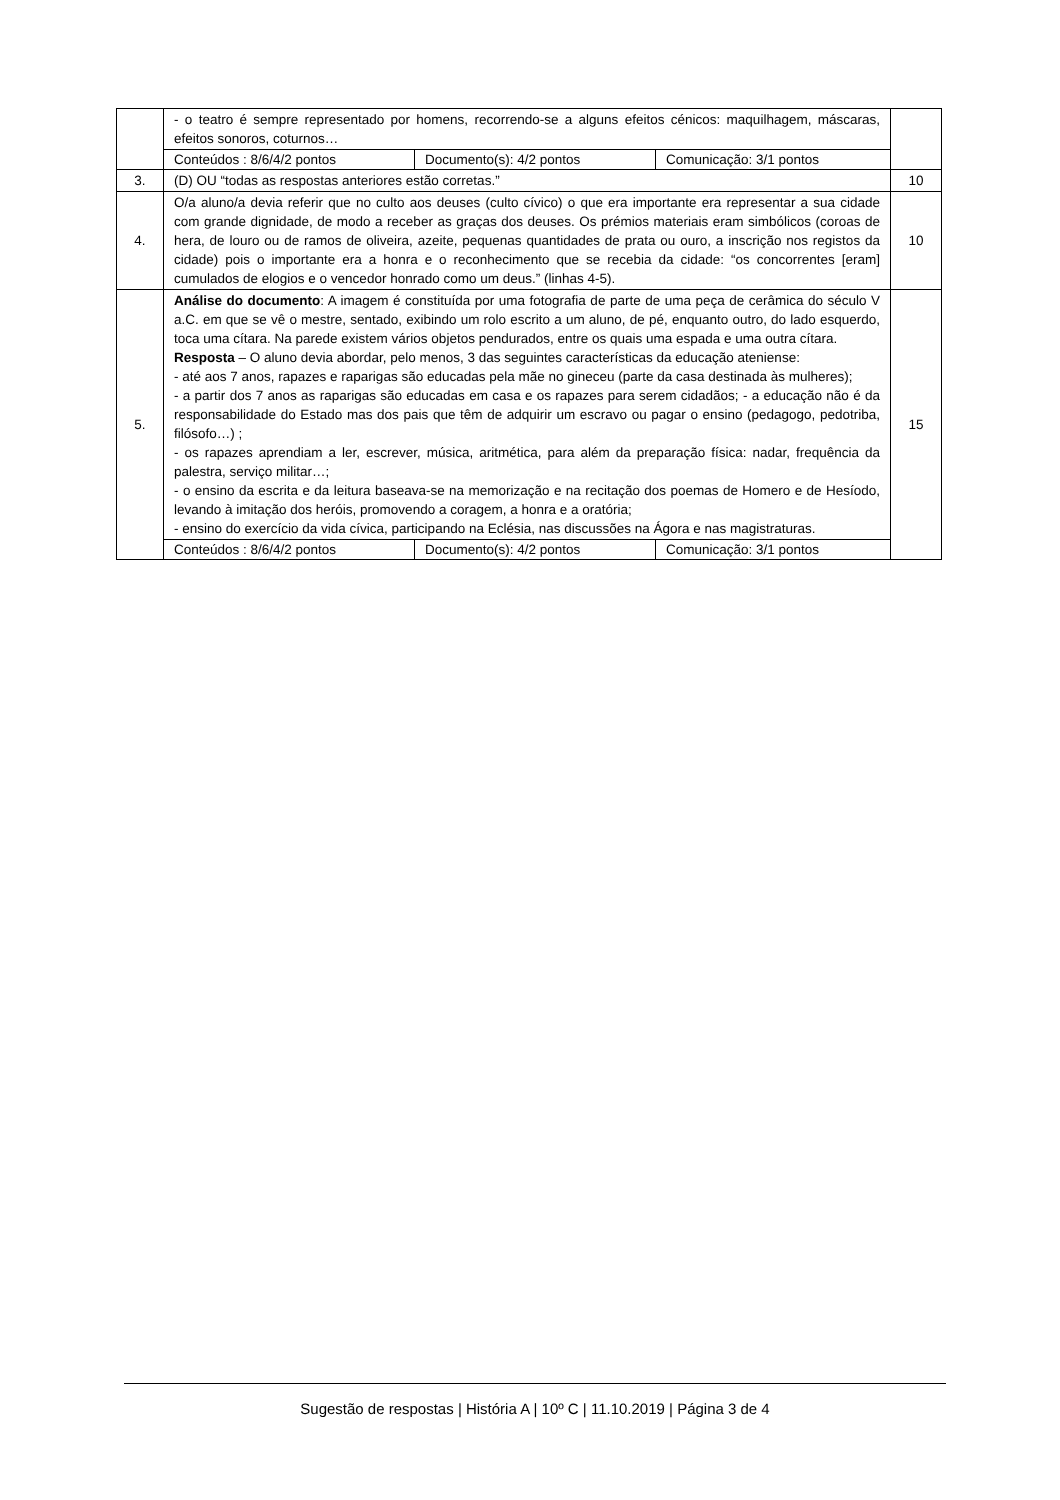| | - o teatro é sempre representado por homens, recorrendo-se a alguns efeitos cénicos: maquilhagem, máscaras, efeitos sonoros, coturnos… | |
| | / Conteúdos : 8/6/4/2 pontos / Documento(s): 4/2 pontos / Comunicação: 3/1 pontos / | |
| 3. | (D) OU “todas as respostas anteriores estão corretas.” | 10 |
| 4. | O/a aluno/a devia referir que no culto aos deuses (culto cívico) o que era importante era representar a sua cidade com grande dignidade, de modo a receber as graças dos deuses. Os prémios materiais eram simbólicos (coroas de hera, de louro ou de ramos de oliveira, azeite, pequenas quantidades de prata ou ouro, a inscrição nos registos da cidade) pois o importante era a honra e o reconhecimento que se recebia da cidade: “os concorrentes [eram] cumulados de elogios e o vencedor honrado como um deus.” (linhas 4-5). | 10 |
| 5. | Análise do documento : A imagem é constituída por uma fotografia de parte de uma peça de cerâmica do século V a.C. em que se vê o mestre, sentado, exibindo um rolo escrito a um aluno, de pé, enquanto outro, do lado esquerdo, toca uma cítara. Na parede existem vários objetos pendurados, entre os quais uma espada e uma outra cítara. Resposta – O aluno devia abordar, pelo menos, 3 das seguintes características da educação ateniense: - até aos 7 anos, rapazes e raparigas são educadas pela mãe no gineceu (parte da casa destinada às mulheres); - a partir dos 7 anos as raparigas são educadas em casa e os rapazes para serem cidadãos; - a educação não é da responsabilidade do Estado mas dos pais que têm de adquirir um escravo ou pagar o ensino (pedagogo, pedotriba, filósofo…) ; - os rapazes aprendiam a ler, escrever, música, aritmética, para além da preparação física: nadar, frequência da palestra, serviço militar…; - o ensino da escrita e da leitura baseava-se na memorização e na recitação dos poemas de Homero e de Hesíodo, levando à imitação dos heróis, promovendo a coragem, a honra e a oratória; - ensino do exercício da vida cívica, participando na Eclésia, nas discussões na Ágora e nas magistraturas. | 15 |
| | / Conteúdos : 8/6/4/2 pontos / Documento(s): 4/2 pontos / Comunicação: 3/1 pontos / | |
Sugestão de respostas | História A | 10º C | 11.10.2019 | Página 3 de 4